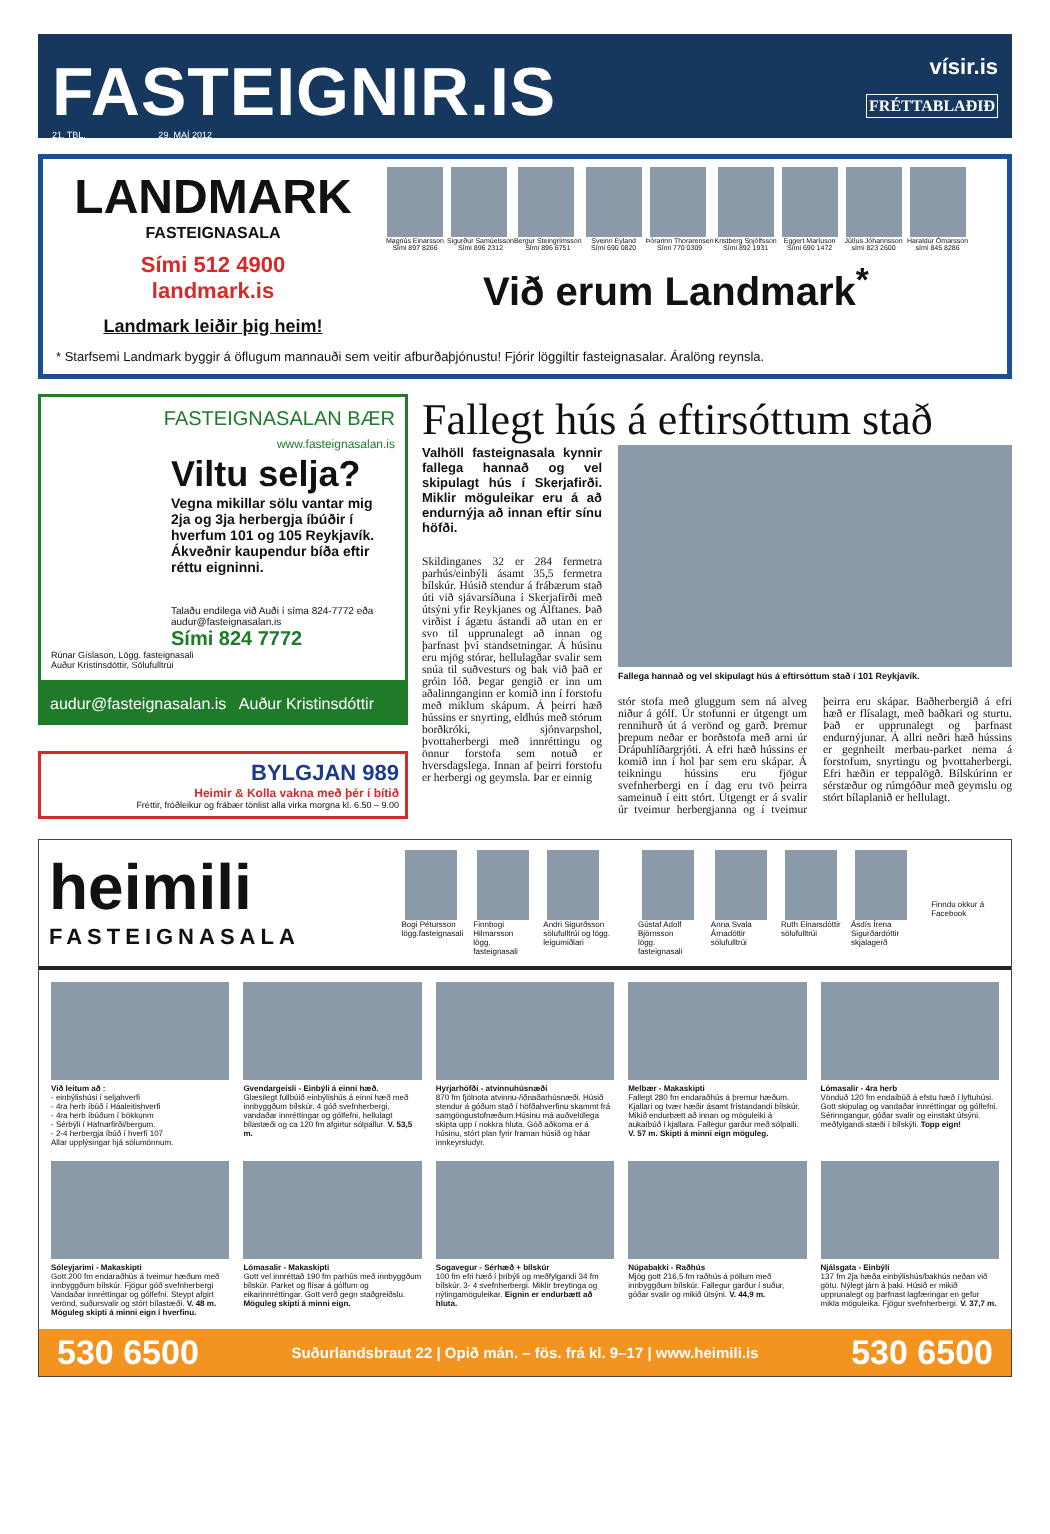FASTEIGNIR.IS
21. TBL. 29. MAÍ 2012
vísir.is
FRÉTTABLAÐIÐ
LANDMARK
FASTEIGNASALA
Sími 512 4900
landmark.is
Landmark leiðir þig heim!
Magnús Einarsson
Sími 897 8266
Sigurður Samúelsson
Sími 896 2312
Bergur Steingrímsson
Sími 896 6751
Sveinn Eyland
Sími 690 0820
Þórarinn Thorarensen
Sími 770 0309
Kristberg Snjólfsson
Sími 892 1931
Eggert Maríuson
Sími 690 1472
Júlíus Jóhannsson
sími 823 2600
Haraldur Ómarsson
sími 845 8286
Við erum Landmark<sup>*</sup>
* Starfsemi Landmark byggir á öflugum mannauði sem veitir afburðaþjónustu! Fjórir löggiltir fasteignasalar. Áralöng reynsla.
FASTEIGNASALAN BÆR
www.fasteignasalan.is
Viltu selja?
Vegna mikillar sölu vantar mig 2ja og 3ja herbergja íbúðir í hverfum 101 og 105 Reykjavík. Ákveðnir kaupendur bíða eftir réttu eigninni.
Talaðu endilega við Auði í síma 824-7772 eða audur@fasteignasalan.is
Sími 824 7772
Rúnar Gíslason, Lögg. fasteignasali
Auður Kristinsdóttir, Sölufulltrúi
audur@fasteignasalan.is Auður Kristinsdóttir
BYLGJAN 989
Heimir & Kolla vakna með þér í bítið
Fréttir, fróðleikur og frábær tónlist alla virka morgna kl. 6.50 – 9.00
Fallegt hús á eftirsóttum stað
Valhöll fasteignasala kynnir fallega hannað og vel skipulagt hús í Skerjafirði. Miklir möguleikar eru á að endurnýja að innan eftir sínu höfði.
Skildinganes 32 er 284 fermetra parhús/einbýli ásamt 35,5 fermetra bílskúr. Húsið stendur á frábærum stað úti við sjávarsíðuna í Skerjafirði með útsýni yfir Reykjanes og Álftanes. Það virðist í ágætu ástandi að utan en er svo til upprunalegt að innan og þarfnast því standsetningar. Á húsinu eru mjög stórar, hellulagðar svalir sem snúa til suðvesturs og bak við það er gróin lóð. Þegar gengið er inn um aðalinnganginn er komið inn í forstofu með miklum skápum. Á þeirri hæð hússins er snyrting, eldhús með stórum borðkróki, sjónvarpshol, þvottaherbergi með innréttingu og önnur forstofa sem notuð er hversdagslega. Innan af þeirri forstofu er herbergi og geymsla. Þar er einnig
Fallega hannað og vel skipulagt hús á eftirsóttum stað í 101 Reykjavík.
stór stofa með gluggum sem ná alveg niður á gólf. Úr stofunni er útgengt um rennihurð út á verönd og garð. Þremur þrepum neðar er borðstofa með arni úr Drápuhlíðargrjóti. Á efri hæð hússins er komið inn í hol þar sem eru skápar. Á teikningu hússins eru fjögur svefnherbergi en í dag eru tvö þeirra sameinuð í eitt stórt. Útgengt er á svalir úr tveimur herbergjanna og í tveimur þeirra eru skápar. Baðherbergið á efri hæð er flísalagt, með baðkari og sturtu. Það er upprunalegt og þarfnast endurnýjunar. Á allri neðri hæð hússins er gegnheilt merbau-parket nema á forstofum, snyrtingu og þvottaherbergi. Efri hæðin er teppalögð. Bílskúrinn er sérstæður og rúmgóður með geymslu og stórt bílaplanið er hellulagt.
heimili
FASTEIGNASALA
Bogi Pétursson
lögg.fasteignasali
Finnbogi Hilmarsson
lögg. fasteignasali
Andri Sigurðsson
sölufulltrúi og lögg. leigumiðlari
Gústaf Adolf Björnsson
lögg. fasteignasali
Anna Svala Árnadóttir
sölufulltrúi
Ruth Einarsdóttir
sölufulltrúi
Ásdís Írena Sigurðardóttir
skjalagerð
Finndu okkur á Facebook
Við leitum að :
- einbýlishúsi í seljahverfi
- 4ra herb íbúð í Háaleitishverfi
- 4ra herb íbúðum í bökkunm
- Sérbýli í Hafnarfirði/bergum.
- 2-4 herbergja íbúð í hverfi 107
Allar upplýsingar hjá sölumönnum.
Gvendargeisli - Einbýli á einni hæð.
Glæsilegt fullbúið einbýlishús á einni hæð með innbyggðum bílskúr. 4 góð svefnherbergi, vandaðar innréttingar og gólfefni, hellulagt bílastæði og ca 120 fm afgirtur sólpallur. V. 53,5 m.
Hyrjarhöfði - atvinnuhúsnæði
870 fm fjölnota atvinnu-/iðnaðarhúsnæði. Húsið stendur á góðum stað í höfðahverfinu skammt frá samgöngustofnæðum.Húsinu má auðveldlega skipta upp í nokkra hluta. Góð aðkoma er á húsinu, stórt plan fyrir framan húsið og háar innkeyrsludyr.
Melbær - Makaskipti
Fallegt 280 fm endaraðhús á þremur hæðum. Kjallari og tvær hæðir ásamt frístandandi bílskúr. Mikið endurbætt að innan og möguleiki á aukaíbúð í kjallara. Fallegur garður með sólpalli. V. 57 m. Skipti á minni eign möguleg.
Lómasalir - 4ra herb
Vönduð 120 fm endaíbúð á efstu hæð í lyftuhúsi. Gott skipulag og vandaðar innréttingar og gólfefni. Sérinngangur, góðar svalir og einstakt útsýni. meðfylgandi stæði í bílskýli. Topp eign!
Sóleyjarimi - Makaskipti
Gott 200 fm endaraðhús á tveimur hæðum með innbyggðum bílskúr. Fjögur góð svefnherbergi Vandaðar innréttingar og gólfefni. Steypt afgirt verönd, suðursvalir og stórt bílastæði. V. 48 m. Möguleg skipti á minni eign í hverfinu.
Lómasalir - Makaskipti
Gott vel innréttað 190 fm parhús með innbyggðum bílskúr. Parket og flísar á gólfum og eikarinnréttingar. Gott verð gegn staðgreiðslu. Möguleg skipti á minni eign.
Sogavegur - Sérhæð + bílskúr
100 fm efri hæð í þríbýli og meðfylgandi 34 fm bílskúr. 3- 4 svefnherbergi. Miklir breytinga og nýtingamöguleikar. Eignin er endurbætt að hluta.
Núpabakki - Raðhús
Mjög gott 216,5 fm raðhús á pöllum með innbyggðum bílskúr. Fallegur garður í suður, góðar svalir og mikið útsýni. V. 44,9 m.
Njálsgata - Einbýli
137 fm 2ja hæða einbýlishús/bakhús neðan við götu. Nýlegt járn á þaki. Húsið er mikið upprunalegt og þarfnast lagfæringar en gefur mikla möguleika. Fjögur svefnherbergi. V. 37,7 m.
530 6500 Suðurlandsbraut 22 | Opið mán. – fös. frá kl. 9–17 | www.heimili.is 530 6500